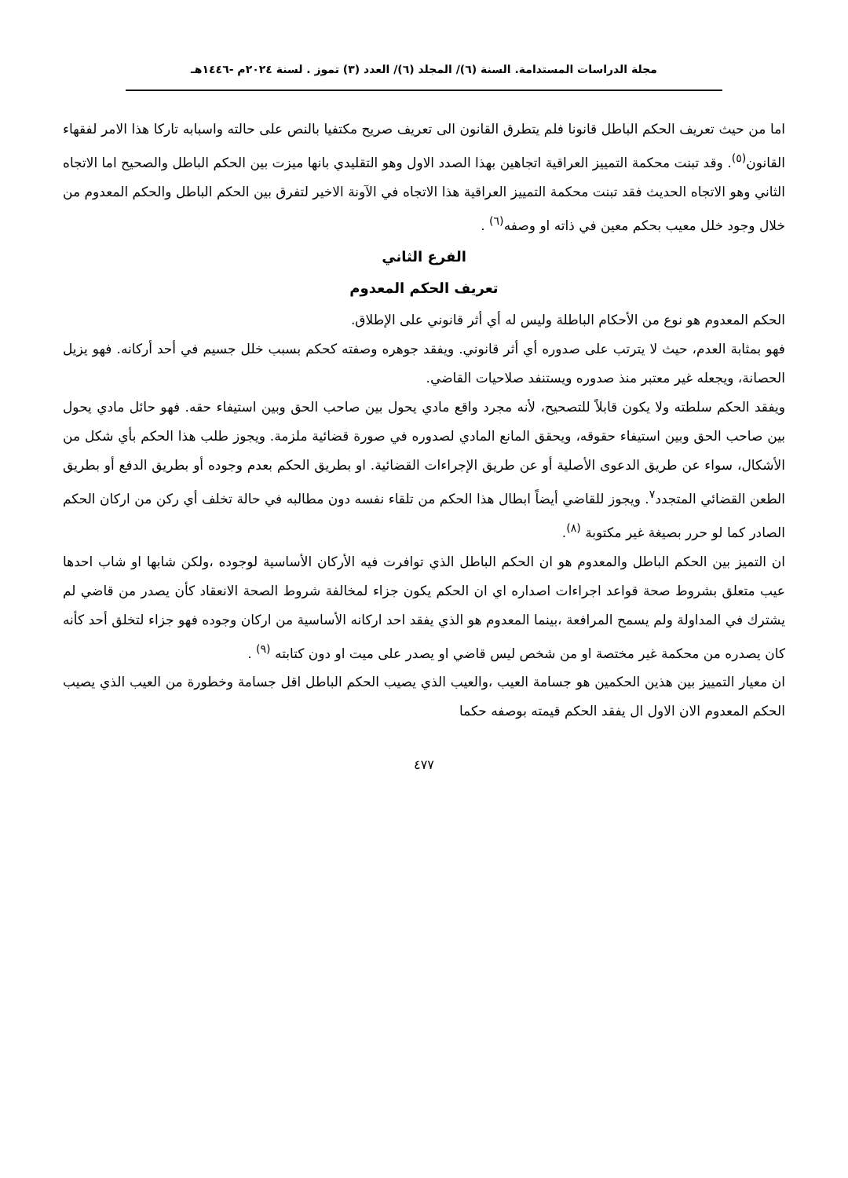مجلة الدراسات المستدامة. السنة (٦)/ المجلد (٦)/ العدد (٣) تموز . لسنة ٢٠٢٤م -١٤٤٦هـ
اما من حيث تعريف الحكم الباطل قانونا فلم يتطرق القانون الى تعريف صريح مكتفيا بالنص على حالته واسبابه تاركا هذا الامر لفقهاء القانون<sup>(٥)</sup>. وقد تبنت محكمة التمييز العراقية اتجاهين بهذا الصدد الاول وهو التقليدي بانها ميزت بين الحكم الباطل والصحيح اما الاتجاه الثاني وهو الاتجاه الحديث فقد تبنت محكمة التمييز العراقية هذا الاتجاه في الآونة الاخير لتفرق بين الحكم الباطل والحكم المعدوم من خلال وجود خلل معيب بحكم معين في ذاته او وصفه<sup>(٦)</sup> .
الفرع الثاني
تعريف الحكم المعدوم
الحكم المعدوم هو نوع من الأحكام الباطلة وليس له أي أثر قانوني على الإطلاق.
فهو بمثابة العدم، حيث لا يترتب على صدوره أي أثر قانوني. ويفقد جوهره وصفته كحكم بسبب خلل جسيم في أحد أركانه. فهو يزيل الحصانة، ويجعله غير معتبر منذ صدوره ويستنفد صلاحيات القاضي.
ويفقد الحكم سلطته ولا يكون قابلاً للتصحيح، لأنه مجرد واقع مادي يحول بين صاحب الحق وبين استيفاء حقه. فهو حائل مادي يحول بين صاحب الحق وبين استيفاء حقوقه، ويحقق المانع المادي لصدوره في صورة قضائية ملزمة. ويجوز طلب هذا الحكم بأي شكل من الأشكال، سواء عن طريق الدعوى الأصلية أو عن طريق الإجراءات القضائية. او بطريق الحكم بعدم وجوده أو بطريق الدفع أو بطريق الطعن القضائي المتجدد<sup>٧</sup>. ويجوز للقاضي أيضاً ابطال هذا الحكم من تلقاء نفسه دون مطالبه في حالة تخلف أي ركن من اركان الحكم الصادر كما لو حرر بصيغة غير مكتوبة <sup>(٨)</sup>.
ان التميز بين الحكم الباطل والمعدوم هو ان الحكم الباطل الذي توافرت فيه الأركان الأساسية لوجوده ،ولكن شابها او شاب احدها عيب متعلق بشروط صحة قواعد اجراءات اصداره اي ان الحكم يكون جزاء لمخالفة شروط الصحة الانعقاد كأن يصدر من قاضي لم يشترك في المداولة ولم يسمح المرافعة ،بينما المعدوم هو الذي يفقد احد اركانه الأساسية من اركان وجوده فهو جزاء لتخلق أحد كأنه كان يصدره من محكمة غير مختصة او من شخص ليس قاضي او يصدر على ميت او دون كتابته <sup>(٩)</sup> .
ان معيار التمييز بين هذين الحكمين هو جسامة العيب ،والعيب الذي يصيب الحكم الباطل اقل جسامة وخطورة من العيب الذي يصيب الحكم المعدوم الان الاول ال يفقد الحكم قيمته بوصفه حكما
٤٧٧